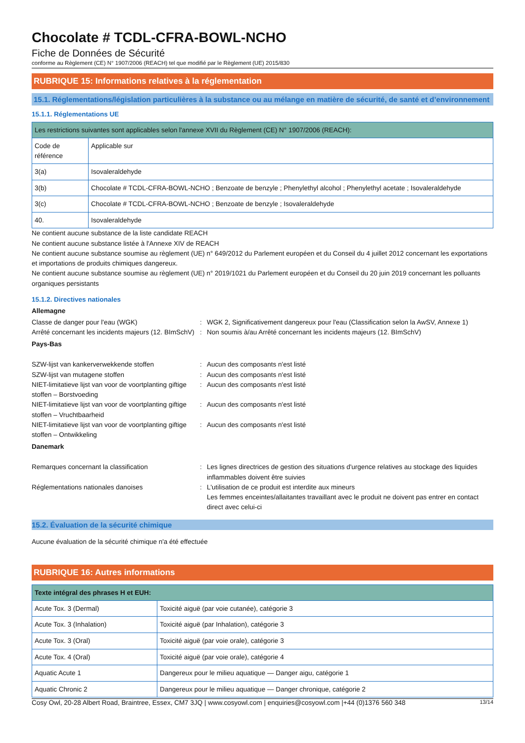Chocolate # TCDL-CFRA-BOWL-NCHO
Fiche de Données de Sécurité
conforme au Règlement (CE) N° 1907/2006 (REACH) tel que modifié par le Règlement (UE) 2015/830
RUBRIQUE 15: Informations relatives à la réglementation
15.1. Réglementations/législation particulières à la substance ou au mélange en matière de sécurité, de santé et d’environnement
15.1.1. Réglementations UE
| Les restrictions suivantes sont applicables selon l'annexe XVII du Règlement (CE) N° 1907/2006 (REACH): | |
| --- | --- |
| Code de référence | Applicable sur |
| 3(a) | Isovaleraldehyde |
| 3(b) | Chocolate # TCDL-CFRA-BOWL-NCHO ; Benzoate de benzyle ; Phenylethyl alcohol ; Phenylethyl acetate ; Isovaleraldehyde |
| 3(c) | Chocolate # TCDL-CFRA-BOWL-NCHO ; Benzoate de benzyle ; Isovaleraldehyde |
| 40. | Isovaleraldehyde |
Ne contient aucune substance de la liste candidate REACH
Ne contient aucune substance listée à l'Annexe XIV de REACH
Ne contient aucune substance soumise au règlement (UE) n° 649/2012 du Parlement européen et du Conseil du 4 juillet 2012 concernant les exportations et importations de produits chimiques dangereux.
Ne contient aucune substance soumise au règlement (UE) n° 2019/1021 du Parlement européen et du Conseil du 20 juin 2019 concernant les polluants organiques persistants
15.1.2. Directives nationales
Allemagne
Classe de danger pour l'eau (WGK) : WGK 2, Significativement dangereux pour l'eau (Classification selon la AwSV, Annexe 1)
Arrêté concernant les incidents majeurs (12. BImSchV)
: Non soumis à/au Arrêté concernant les incidents majeurs (12. BImSchV)
Pays-Bas
SZW-lijst van kankerverwekkende stoffen : Aucun des composants n'est listé
SZW-lijst van mutagene stoffen : Aucun des composants n'est listé
NIET-limitatieve lijst van voor de voortplanting giftige stoffen – Borstvoeding
: Aucun des composants n'est listé
NIET-limitatieve lijst van voor de voortplanting giftige stoffen – Vruchtbaarheid
: Aucun des composants n'est listé
NIET-limitatieve lijst van voor de voortplanting giftige stoffen – Ontwikkeling
: Aucun des composants n'est listé
Danemark
Remarques concernant la classification : Les lignes directrices de gestion des situations d'urgence relatives au stockage des liquides inflammables doivent être suivies
Réglementations nationales danoises : L'utilisation de ce produit est interdite aux mineurs
Les femmes enceintes/allaitantes travaillant avec le produit ne doivent pas entrer en contact direct avec celui-ci
15.2. Évaluation de la sécurité chimique
Aucune évaluation de la sécurité chimique n'a été effectuée
RUBRIQUE 16: Autres informations
| Texte intégral des phrases H et EUH: | |
| --- | --- |
| Acute Tox. 3 (Dermal) | Toxicité aiguë (par voie cutanée), catégorie 3 |
| Acute Tox. 3 (Inhalation) | Toxicité aiguë (par Inhalation), catégorie 3 |
| Acute Tox. 3 (Oral) | Toxicité aiguë (par voie orale), catégorie 3 |
| Acute Tox. 4 (Oral) | Toxicité aiguë (par voie orale), catégorie 4 |
| Aquatic Acute 1 | Dangereux pour le milieu aquatique — Danger aigu, catégorie 1 |
| Aquatic Chronic 2 | Dangereux pour le milieu aquatique — Danger chronique, catégorie 2 |
Cosy Owl, 20-28 Albert Road, Braintree, Essex, CM7 3JQ | www.cosyowl.com | enquiries@cosyowl.com |+44 (0)1376 560 348 13/14